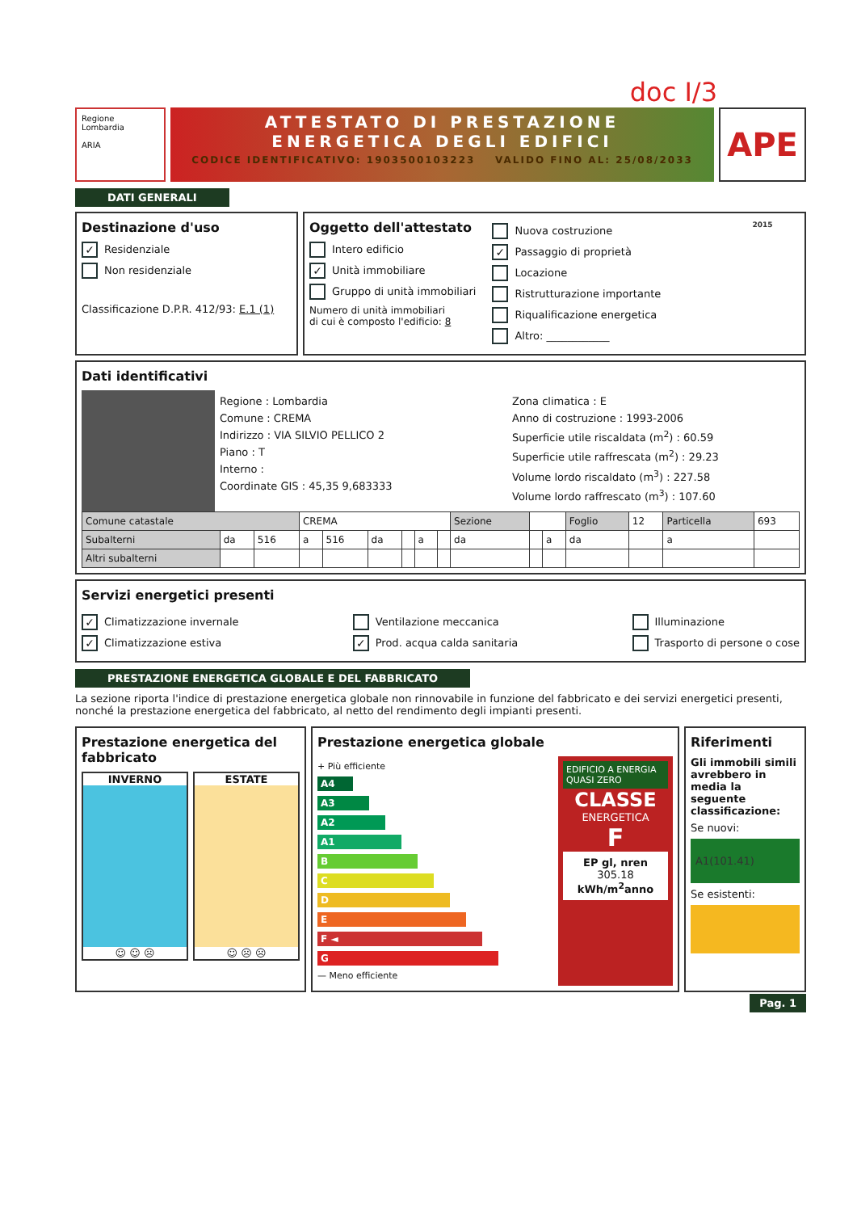doc I/3
Regione Lombardia
ARIA
ATTESTATO DI PRESTAZIONE
ENERGETICA DEGLI EDIFICI
CODICE IDENTIFICATIVO: 1903500103223 VALIDO FINO AL: 25/08/2033
APE 2015
DATI GENERALI
Destinazione d'uso
✓ Residenziale
Non residenziale
Classificazione D.P.R. 412/93: E.1 (1)
Oggetto dell'attestato
Intero edificio
✓ Unità immobiliare
Gruppo di unità immobiliari
Numero di unità immobiliari
di cui è composto l'edificio: 8
Nuova costruzione
✓ Passaggio di proprietà
Locazione
Ristrutturazione importante
Riqualificazione energetica
Altro: ____________
Dati identificativi
Regione : Lombardia
Comune : CREMA
Indirizzo : VIA SILVIO PELLICO 2
Piano : T
Interno :
Coordinate GIS : 45,35 9,683333
Zona climatica : E
Anno di costruzione : 1993-2006
Superficie utile riscaldata (m<sup>2</sup>) : 60.59
Superficie utile raffrescata (m<sup>2</sup>) : 29.23
Volume lordo riscaldato (m<sup>3</sup>) : 227.58
Volume lordo raffrescato (m<sup>3</sup>) : 107.60
| Comune catastale | | | CREMA | | | | | | Sezione | | | Foglio | 12 | Particella | 693 |
| Subalterni | da | 516 | a | 516 | da | | a | | da | | a | da | | a | |
| Altri subalterni | | | | | | | | | | | | | | | |
Servizi energetici presenti
✓ Climatizzazione invernale
✓ Climatizzazione estiva
Ventilazione meccanica
✓ Prod. acqua calda sanitaria
Illuminazione
Trasporto di persone o cose
PRESTAZIONE ENERGETICA GLOBALE E DEL FABBRICATO
La sezione riporta l'indice di prestazione energetica globale non rinnovabile in funzione del fabbricato e dei servizi energetici presenti, nonché la prestazione energetica del fabbricato, al netto del rendimento degli impianti presenti.
Prestazione energetica del fabbricato
INVERNO
☺ ☺ ☹
ESTATE
☺ ☹ ☹
Prestazione energetica globale
+ Più efficiente
A4
A3
A2
A1
B
C
D
E
F ◄
G
— Meno efficiente
EDIFICIO A ENERGIA QUASI ZERO
CLASSE
ENERGETICA
F
EP gl, nren
305.18
kWh/m<sup>2</sup>anno
Riferimenti
Gli immobili simili avrebbero in media la seguente classificazione:
Se nuovi:
A1(101.41)
Se esistenti:
Pag. 1